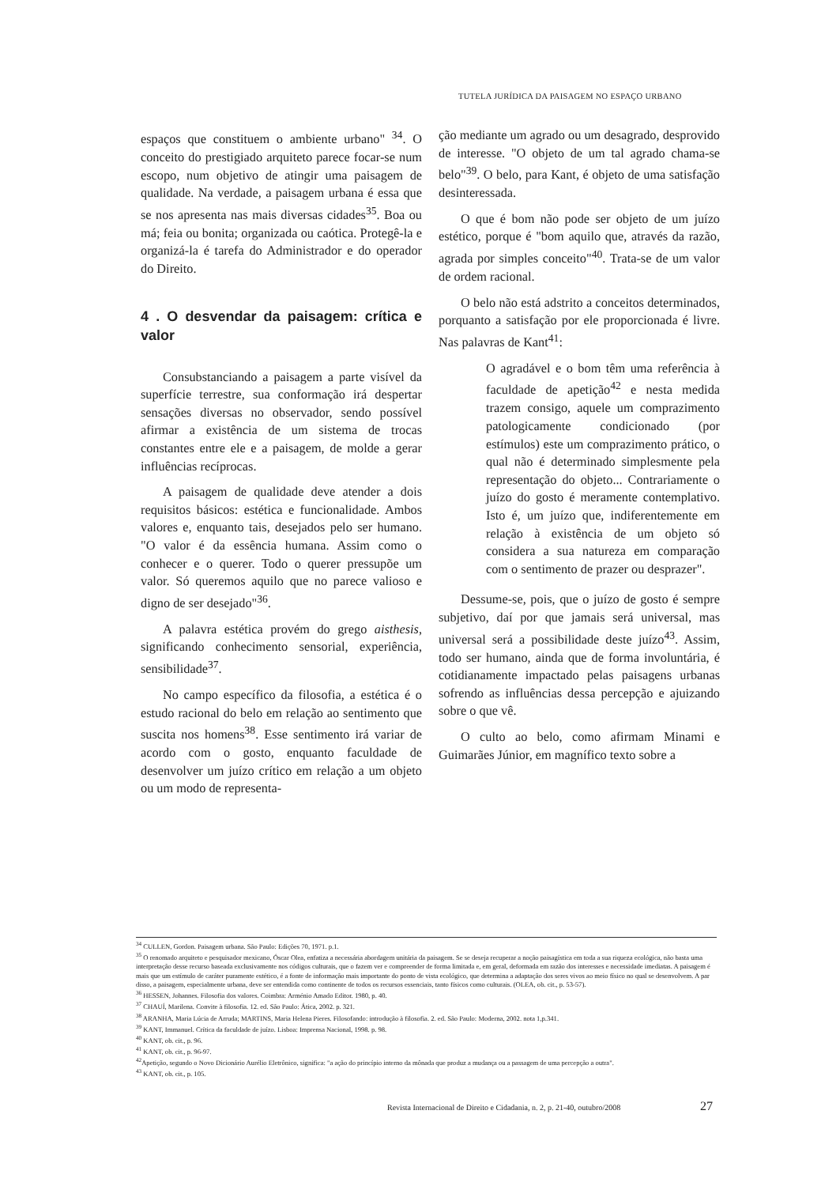TUTELA JURÍDICA DA PAISAGEM NO ESPAÇO URBANO
espaços que constituem o ambiente urbano" <sup>34</sup>. O conceito do prestigiado arquiteto parece focar-se num escopo, num objetivo de atingir uma paisagem de qualidade. Na verdade, a paisagem urbana é essa que se nos apresenta nas mais diversas cidades<sup>35</sup>. Boa ou má; feia ou bonita; organizada ou caótica. Protegê-la e organizá-la é tarefa do Administrador e do operador do Direito.
4 . O desvendar da paisagem: crítica e valor
Consubstanciando a paisagem a parte visível da superfície terrestre, sua conformação irá despertar sensações diversas no observador, sendo possível afirmar a existência de um sistema de trocas constantes entre ele e a paisagem, de molde a gerar influências recíprocas.
A paisagem de qualidade deve atender a dois requisitos básicos: estética e funcionalidade. Ambos valores e, enquanto tais, desejados pelo ser humano. "O valor é da essência humana. Assim como o conhecer e o querer. Todo o querer pressupõe um valor. Só queremos aquilo que no parece valioso e digno de ser desejado"<sup>36</sup>.
A palavra estética provém do grego aisthesis, significando conhecimento sensorial, experiência, sensibilidade<sup>37</sup>.
No campo específico da filosofia, a estética é o estudo racional do belo em relação ao sentimento que suscita nos homens<sup>38</sup>. Esse sentimento irá variar de acordo com o gosto, enquanto faculdade de desenvolver um juízo crítico em relação a um objeto ou um modo de representa-
ção mediante um agrado ou um desagrado, desprovido de interesse. "O objeto de um tal agrado chama-se belo"<sup>39</sup>. O belo, para Kant, é objeto de uma satisfação desinteressada.
O que é bom não pode ser objeto de um juízo estético, porque é "bom aquilo que, através da razão, agrada por simples conceito"<sup>40</sup>. Trata-se de um valor de ordem racional.
O belo não está adstrito a conceitos determinados, porquanto a satisfação por ele proporcionada é livre. Nas palavras de Kant<sup>41</sup>:
O agradável e o bom têm uma referência à faculdade de apetição<sup>42</sup> e nesta medida trazem consigo, aquele um comprazimento patologicamente condicionado (por estímulos) este um comprazimento prático, o qual não é determinado simplesmente pela representação do objeto... Contrariamente o juízo do gosto é meramente contemplativo. Isto é, um juízo que, indiferentemente em relação à existência de um objeto só considera a sua natureza em comparação com o sentimento de prazer ou desprazer".
Dessume-se, pois, que o juízo de gosto é sempre subjetivo, daí por que jamais será universal, mas universal será a possibilidade deste juízo<sup>43</sup>. Assim, todo ser humano, ainda que de forma involuntária, é cotidianamente impactado pelas paisagens urbanas sofrendo as influências dessa percepção e ajuizando sobre o que vê.
O culto ao belo, como afirmam Minami e Guimarães Júnior, em magnífico texto sobre a
<sup>34</sup> CULLEN, Gordon. Paisagem urbana. São Paulo: Edições 70, 1971. p.1.
<sup>35</sup> O renomado arquiteto e pesquisador mexicano, Óscar Olea, enfatiza a necessária abordagem unitária da paisagem. Se se deseja recuperar a noção paisagística em toda a sua riqueza ecológica, não basta uma interpretação desse recurso baseada exclusivamente nos códigos culturais, que o fazem ver e compreender de forma limitada e, em geral, deformada em razão dos interesses e necessidade imediatas. A paisagem é mais que um estímulo de caráter puramente estético, é a fonte de informação mais importante do ponto de vista ecológico, que determina a adaptação dos seres vivos ao meio físico no qual se desenvolvem. A par disso, a paisagem, especialmente urbana, deve ser entendida como continente de todos os recursos essenciais, tanto físicos como culturais. (OLEA, ob. cit., p. 53-57).
<sup>36</sup> HESSEN, Johannes. Filosofia dos valores. Coimbra: Arménio Amado Editor. 1980, p. 40.
<sup>37</sup> CHAUÍ, Marilena. Convite à filosofia. 12. ed. São Paulo: Ática, 2002. p. 321.
<sup>38</sup> ARANHA, Maria Lúcia de Arruda; MARTINS, Maria Helena Pieres. Filosofando: introdução à filosofia. 2. ed. São Paulo: Moderna, 2002. nota 1,p.341.
<sup>39</sup> KANT, Immanuel. Crítica da faculdade de juízo. Lisboa: Imprensa Nacional, 1998. p. 98.
<sup>40</sup> KANT, ob. cit., p. 96.
<sup>41</sup> KANT, ob. cit., p. 96-97.
<sup>42</sup> Apetição, segundo o Novo Dicionário Aurélio Eletrônico, significa: "a ação do princípio interno da mônada que produz a mudança ou a passagem de uma percepção a outra".
<sup>43</sup> KANT, ob. cit., p. 105.
Revista Internacional de Direito e Cidadania, n. 2, p. 21-40, outubro/2008 27